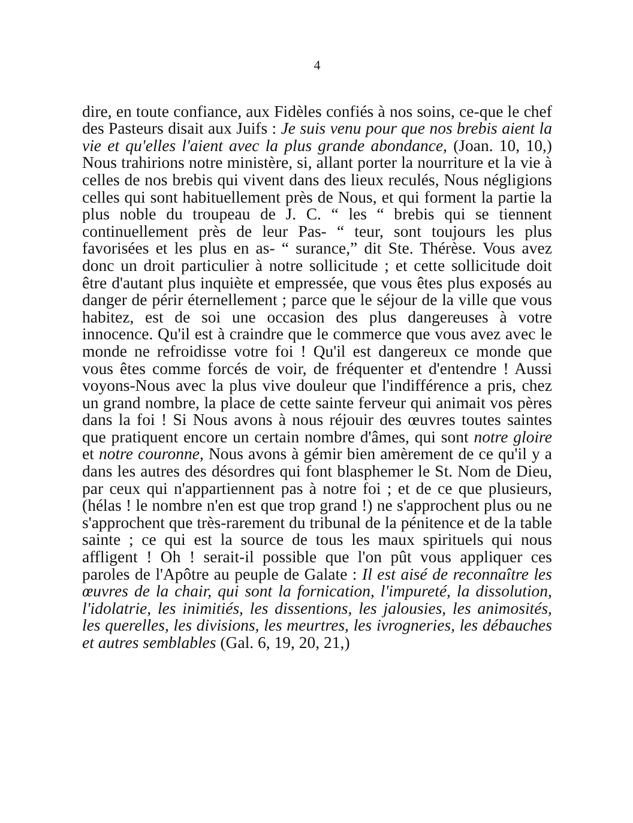4
dire, en toute confiance, aux Fidèles confiés à nos soins, ce-que le chef des Pasteurs disait aux Juifs : Je suis venu pour que nos brebis aient la vie et qu'elles l'aient avec la plus grande abondance, (Joan. 10, 10,) Nous trahirions notre ministère, si, allant porter la nourriture et la vie à celles de nos brebis qui vivent dans des lieux reculés, Nous négligions celles qui sont habituellement près de Nous, et qui forment la partie la plus noble du troupeau de J. C. “ les “ brebis qui se tiennent continuellement près de leur Pas- “ teur, sont toujours les plus favorisées et les plus en as- “ surance,” dit Ste. Thérèse. Vous avez donc un droit particulier à notre sollicitude ; et cette sollicitude doit être d'autant plus inquiète et empressée, que vous êtes plus exposés au danger de périr éternellement ; parce que le séjour de la ville que vous habitez, est de soi une occasion des plus dangereuses à votre innocence. Qu'il est à craindre que le commerce que vous avez avec le monde ne refroidisse votre foi ! Qu'il est dangereux ce monde que vous êtes comme forcés de voir, de fréquenter et d'entendre ! Aussi voyons-Nous avec la plus vive douleur que l'indifférence a pris, chez un grand nombre, la place de cette sainte ferveur qui animait vos pères dans la foi ! Si Nous avons à nous réjouir des œuvres toutes saintes que pratiquent encore un certain nombre d'âmes, qui sont notre gloire et notre couronne, Nous avons à gémir bien amèrement de ce qu'il y a dans les autres des désordres qui font blasphemer le St. Nom de Dieu, par ceux qui n'appartiennent pas à notre foi ; et de ce que plusieurs, (hélas ! le nombre n'en est que trop grand !) ne s'approchent plus ou ne s'approchent que très-rarement du tribunal de la pénitence et de la table sainte ; ce qui est la source de tous les maux spirituels qui nous affligent ! Oh ! serait-il possible que l'on pût vous appliquer ces paroles de l'Apôtre au peuple de Galate : Il est aisé de reconnaître les œuvres de la chair, qui sont la fornication, l'impureté, la dissolution, l'idolatrie, les inimitiés, les dissentions, les jalousies, les animosités, les querelles, les divisions, les meurtres, les ivrogneries, les débauches et autres semblables (Gal. 6, 19, 20, 21,)